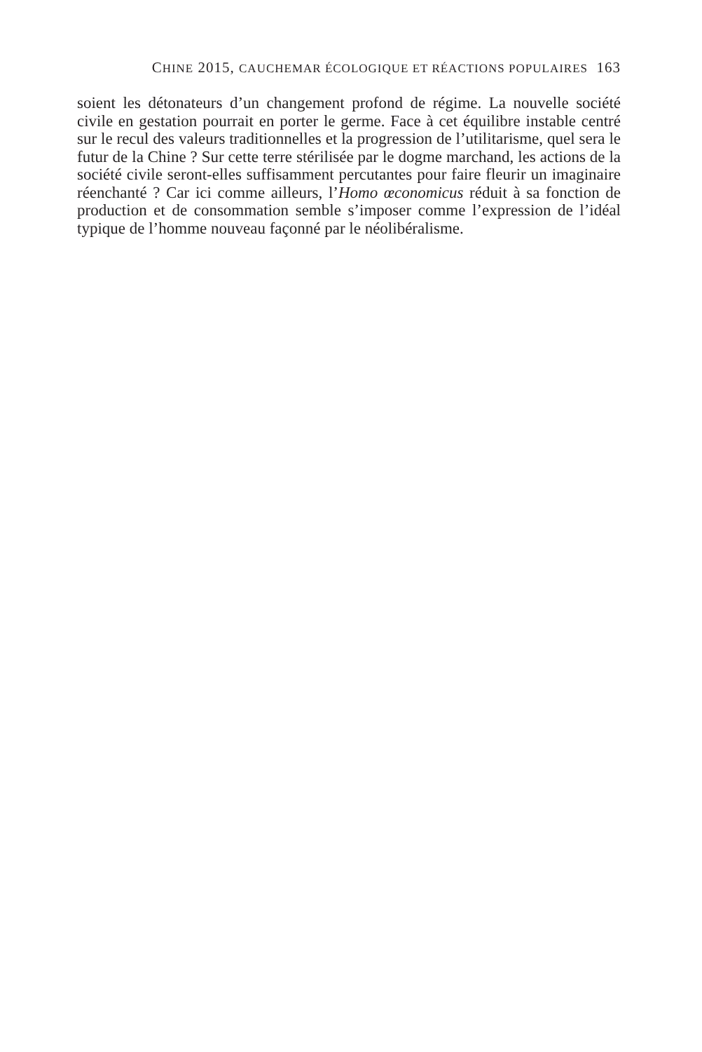CHINE 2015, CAUCHEMAR ÉCOLOGIQUE ET RÉACTIONS POPULAIRES 163
soient les détonateurs d’un changement profond de régime. La nouvelle société civile en gestation pourrait en porter le germe. Face à cet équilibre instable centré sur le recul des valeurs traditionnelles et la progression de l’utilitarisme, quel sera le futur de la Chine ? Sur cette terre stérilisée par le dogme marchand, les actions de la société civile seront-elles suffisamment percutantes pour faire fleurir un imaginaire réenchanté ? Car ici comme ailleurs, l’Homo œconomicus réduit à sa fonction de production et de consommation semble s’imposer comme l’expression de l’idéal typique de l’homme nouveau façonné par le néolibéralisme.